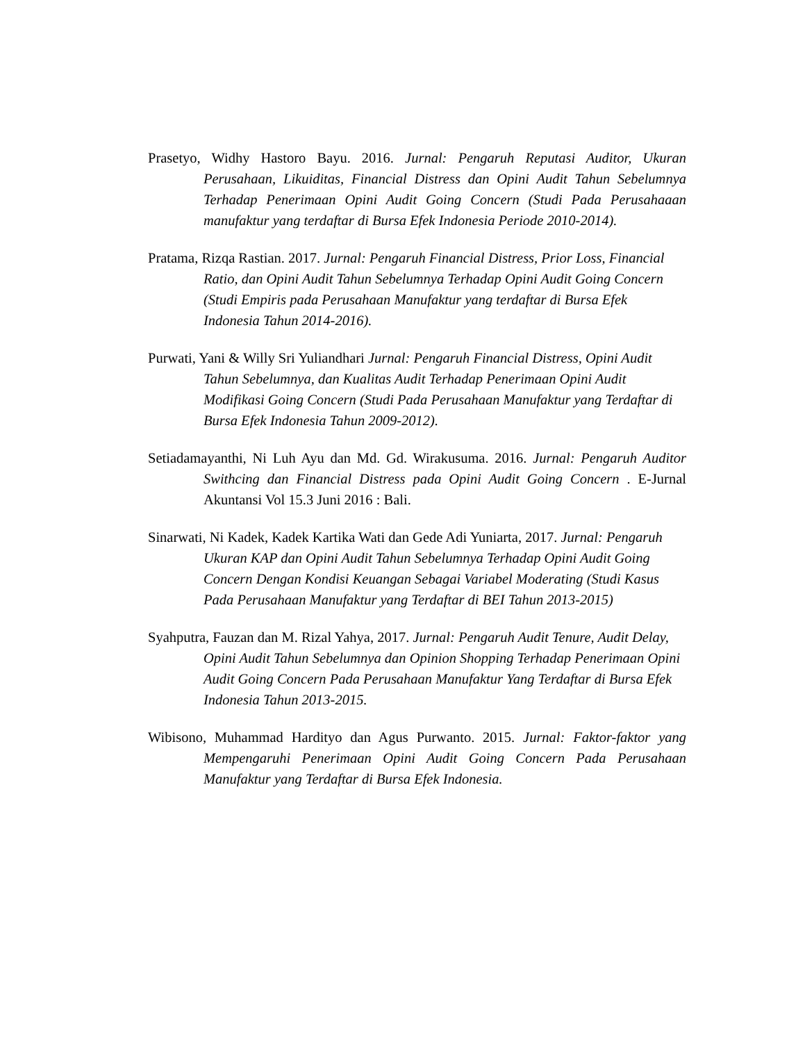Prasetyo, Widhy Hastoro Bayu. 2016. Jurnal: Pengaruh Reputasi Auditor, Ukuran Perusahaan, Likuiditas, Financial Distress dan Opini Audit Tahun Sebelumnya Terhadap Penerimaan Opini Audit Going Concern (Studi Pada Perusahaaan manufaktur yang terdaftar di Bursa Efek Indonesia Periode 2010-2014).
Pratama, Rizqa Rastian. 2017. Jurnal: Pengaruh Financial Distress, Prior Loss, Financial Ratio, dan Opini Audit Tahun Sebelumnya Terhadap Opini Audit Going Concern (Studi Empiris pada Perusahaan Manufaktur yang terdaftar di Bursa Efek Indonesia Tahun 2014-2016).
Purwati, Yani & Willy Sri Yuliandhari Jurnal: Pengaruh Financial Distress, Opini Audit Tahun Sebelumnya, dan Kualitas Audit Terhadap Penerimaan Opini Audit Modifikasi Going Concern (Studi Pada Perusahaan Manufaktur yang Terdaftar di Bursa Efek Indonesia Tahun 2009-2012).
Setiadamayanthi, Ni Luh Ayu dan Md. Gd. Wirakusuma. 2016. Jurnal: Pengaruh Auditor Swithcing dan Financial Distress pada Opini Audit Going Concern . E-Jurnal Akuntansi Vol 15.3 Juni 2016 : Bali.
Sinarwati, Ni Kadek, Kadek Kartika Wati dan Gede Adi Yuniarta, 2017. Jurnal: Pengaruh Ukuran KAP dan Opini Audit Tahun Sebelumnya Terhadap Opini Audit Going Concern Dengan Kondisi Keuangan Sebagai Variabel Moderating (Studi Kasus Pada Perusahaan Manufaktur yang Terdaftar di BEI Tahun 2013-2015)
Syahputra, Fauzan dan M. Rizal Yahya, 2017. Jurnal: Pengaruh Audit Tenure, Audit Delay, Opini Audit Tahun Sebelumnya dan Opinion Shopping Terhadap Penerimaan Opini Audit Going Concern Pada Perusahaan Manufaktur Yang Terdaftar di Bursa Efek Indonesia Tahun 2013-2015.
Wibisono, Muhammad Hardityo dan Agus Purwanto. 2015. Jurnal: Faktor-faktor yang Mempengaruhi Penerimaan Opini Audit Going Concern Pada Perusahaan Manufaktur yang Terdaftar di Bursa Efek Indonesia.